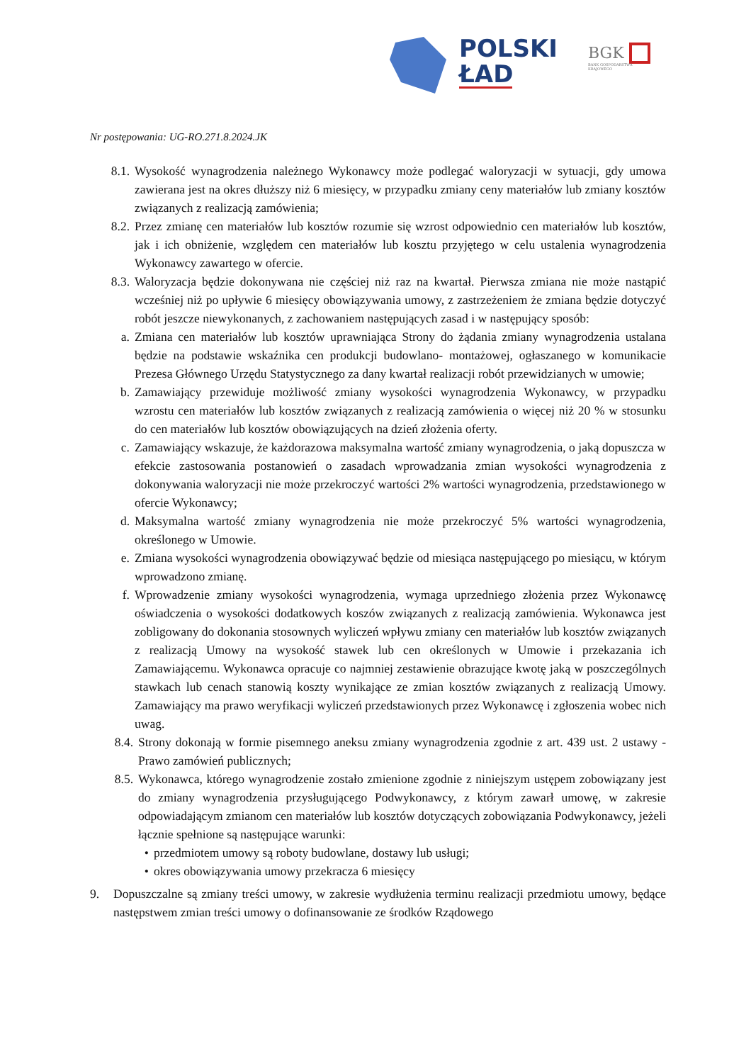POLSKI
ŁAD
BGK
BANK GOSPODARSTWA
KRAJOWEGO
Nr postępowania: UG-RO.271.8.2024.JK
8.1. Wysokość wynagrodzenia należnego Wykonawcy może podlegać waloryzacji w sytuacji, gdy umowa zawierana jest na okres dłuższy niż 6 miesięcy, w przypadku zmiany ceny materiałów lub zmiany kosztów związanych z realizacją zamówienia;
8.2. Przez zmianę cen materiałów lub kosztów rozumie się wzrost odpowiednio cen materiałów lub kosztów, jak i ich obniżenie, względem cen materiałów lub kosztu przyjętego w celu ustalenia wynagrodzenia Wykonawcy zawartego w ofercie.
8.3. Waloryzacja będzie dokonywana nie częściej niż raz na kwartał. Pierwsza zmiana nie może nastąpić wcześniej niż po upływie 6 miesięcy obowiązywania umowy, z zastrzeżeniem że zmiana będzie dotyczyć robót jeszcze niewykonanych, z zachowaniem następujących zasad i w następujący sposób:
a. Zmiana cen materiałów lub kosztów uprawniająca Strony do żądania zmiany wynagrodzenia ustalana będzie na podstawie wskaźnika cen produkcji budowlano- montażowej, ogłaszanego w komunikacie Prezesa Głównego Urzędu Statystycznego za dany kwartał realizacji robót przewidzianych w umowie;
b. Zamawiający przewiduje możliwość zmiany wysokości wynagrodzenia Wykonawcy, w przypadku wzrostu cen materiałów lub kosztów związanych z realizacją zamówienia o więcej niż 20 % w stosunku do cen materiałów lub kosztów obowiązujących na dzień złożenia oferty.
c. Zamawiający wskazuje, że każdorazowa maksymalna wartość zmiany wynagrodzenia, o jaką dopuszcza w efekcie zastosowania postanowień o zasadach wprowadzania zmian wysokości wynagrodzenia z dokonywania waloryzacji nie może przekroczyć wartości 2% wartości wynagrodzenia, przedstawionego w ofercie Wykonawcy;
d. Maksymalna wartość zmiany wynagrodzenia nie może przekroczyć 5% wartości wynagrodzenia, określonego w Umowie.
e. Zmiana wysokości wynagrodzenia obowiązywać będzie od miesiąca następującego po miesiącu, w którym wprowadzono zmianę.
f. Wprowadzenie zmiany wysokości wynagrodzenia, wymaga uprzedniego złożenia przez Wykonawcę oświadczenia o wysokości dodatkowych koszów związanych z realizacją zamówienia. Wykonawca jest zobligowany do dokonania stosownych wyliczeń wpływu zmiany cen materiałów lub kosztów związanych z realizacją Umowy na wysokość stawek lub cen określonych w Umowie i przekazania ich Zamawiającemu. Wykonawca opracuje co najmniej zestawienie obrazujące kwotę jaką w poszczególnych stawkach lub cenach stanowią koszty wynikające ze zmian kosztów związanych z realizacją Umowy. Zamawiający ma prawo weryfikacji wyliczeń przedstawionych przez Wykonawcę i zgłoszenia wobec nich uwag.
8.4. Strony dokonają w formie pisemnego aneksu zmiany wynagrodzenia zgodnie z art. 439 ust. 2 ustawy - Prawo zamówień publicznych;
8.5. Wykonawca, którego wynagrodzenie zostało zmienione zgodnie z niniejszym ustępem zobowiązany jest do zmiany wynagrodzenia przysługującego Podwykonawcy, z którym zawarł umowę, w zakresie odpowiadającym zmianom cen materiałów lub kosztów dotyczących zobowiązania Podwykonawcy, jeżeli łącznie spełnione są następujące warunki:
• przedmiotem umowy są roboty budowlane, dostawy lub usługi;
• okres obowiązywania umowy przekracza 6 miesięcy
9. Dopuszczalne są zmiany treści umowy, w zakresie wydłużenia terminu realizacji przedmiotu umowy, będące następstwem zmian treści umowy o dofinansowanie ze środków Rządowego